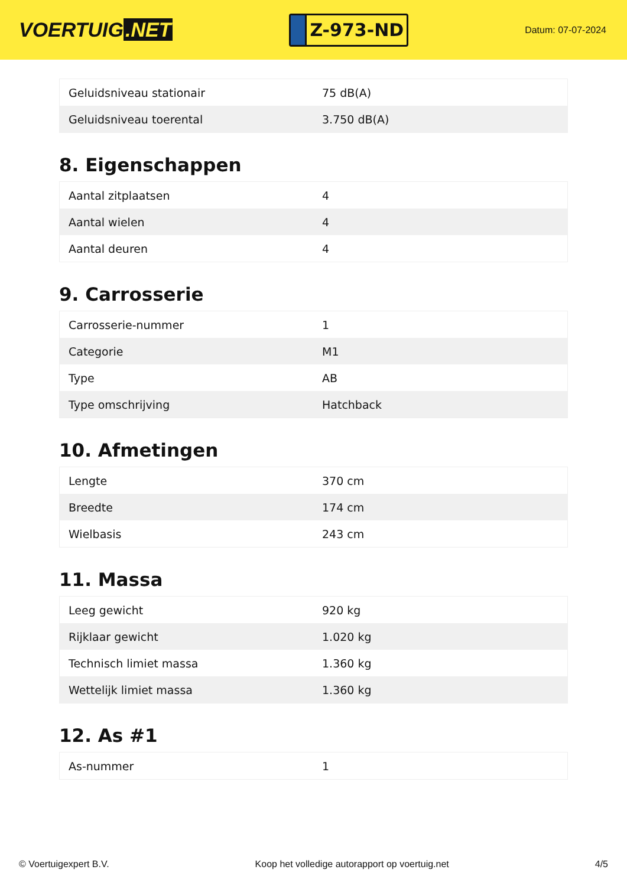VOERTUIG.NET
Z-973-ND
Datum: 07-07-2024
| Geluidsniveau stationair | 75 dB(A) |
| Geluidsniveau toerental | 3.750 dB(A) |
8. Eigenschappen
| Aantal zitplaatsen | 4 |
| Aantal wielen | 4 |
| Aantal deuren | 4 |
9. Carrosserie
| Carrosserie-nummer | 1 |
| Categorie | M1 |
| Type | AB |
| Type omschrijving | Hatchback |
10. Afmetingen
| Lengte | 370 cm |
| Breedte | 174 cm |
| Wielbasis | 243 cm |
11. Massa
| Leeg gewicht | 920 kg |
| Rijklaar gewicht | 1.020 kg |
| Technisch limiet massa | 1.360 kg |
| Wettelijk limiet massa | 1.360 kg |
12. As #1
| As-nummer | 1 |
© Voertuigexpert B.V. Koop het volledige autorapport op voertuig.net 4/5